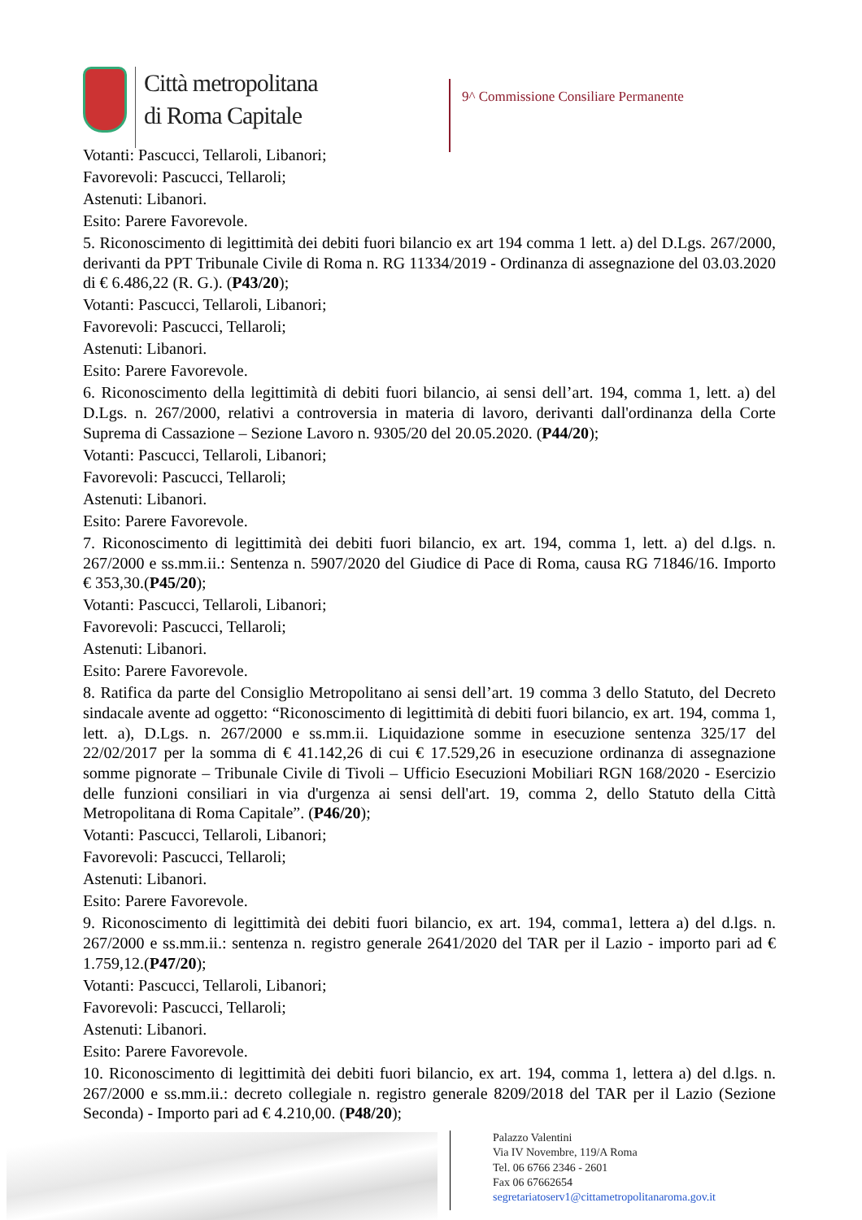Città metropolitana
di Roma Capitale
9^ Commissione Consiliare Permanente
Votanti: Pascucci, Tellaroli, Libanori;
Favorevoli: Pascucci, Tellaroli;
Astenuti: Libanori.
Esito: Parere Favorevole.
5. Riconoscimento di legittimità dei debiti fuori bilancio ex art 194 comma 1 lett. a) del D.Lgs. 267/2000, derivanti da PPT Tribunale Civile di Roma n. RG 11334/2019 - Ordinanza di assegnazione del 03.03.2020 di € 6.486,22 (R. G.). (P43/20);
Votanti: Pascucci, Tellaroli, Libanori;
Favorevoli: Pascucci, Tellaroli;
Astenuti: Libanori.
Esito: Parere Favorevole.
6. Riconoscimento della legittimità di debiti fuori bilancio, ai sensi dell’art. 194, comma 1, lett. a) del D.Lgs. n. 267/2000, relativi a controversia in materia di lavoro, derivanti dall'ordinanza della Corte Suprema di Cassazione – Sezione Lavoro n. 9305/20 del 20.05.2020. (P44/20);
Votanti: Pascucci, Tellaroli, Libanori;
Favorevoli: Pascucci, Tellaroli;
Astenuti: Libanori.
Esito: Parere Favorevole.
7. Riconoscimento di legittimità dei debiti fuori bilancio, ex art. 194, comma 1, lett. a) del d.lgs. n. 267/2000 e ss.mm.ii.: Sentenza n. 5907/2020 del Giudice di Pace di Roma, causa RG 71846/16. Importo € 353,30.(P45/20);
Votanti: Pascucci, Tellaroli, Libanori;
Favorevoli: Pascucci, Tellaroli;
Astenuti: Libanori.
Esito: Parere Favorevole.
8. Ratifica da parte del Consiglio Metropolitano ai sensi dell’art. 19 comma 3 dello Statuto, del Decreto sindacale avente ad oggetto: “Riconoscimento di legittimità di debiti fuori bilancio, ex art. 194, comma 1, lett. a), D.Lgs. n. 267/2000 e ss.mm.ii. Liquidazione somme in esecuzione sentenza 325/17 del 22/02/2017 per la somma di € 41.142,26 di cui € 17.529,26 in esecuzione ordinanza di assegnazione somme pignorate – Tribunale Civile di Tivoli – Ufficio Esecuzioni Mobiliari RGN 168/2020 - Esercizio delle funzioni consiliari in via d'urgenza ai sensi dell'art. 19, comma 2, dello Statuto della Città Metropolitana di Roma Capitale”. (P46/20);
Votanti: Pascucci, Tellaroli, Libanori;
Favorevoli: Pascucci, Tellaroli;
Astenuti: Libanori.
Esito: Parere Favorevole.
9. Riconoscimento di legittimità dei debiti fuori bilancio, ex art. 194, comma1, lettera a) del d.lgs. n. 267/2000 e ss.mm.ii.: sentenza n. registro generale 2641/2020 del TAR per il Lazio - importo pari ad € 1.759,12.(P47/20);
Votanti: Pascucci, Tellaroli, Libanori;
Favorevoli: Pascucci, Tellaroli;
Astenuti: Libanori.
Esito: Parere Favorevole.
10. Riconoscimento di legittimità dei debiti fuori bilancio, ex art. 194, comma 1, lettera a) del d.lgs. n. 267/2000 e ss.mm.ii.: decreto collegiale n. registro generale 8209/2018 del TAR per il Lazio (Sezione Seconda) - Importo pari ad € 4.210,00. (P48/20);
Palazzo Valentini
Via IV Novembre, 119/A Roma
Tel. 06 6766 2346 - 2601
Fax 06 67662654
segretariatoserv1@cittametropolitanaroma.gov.it